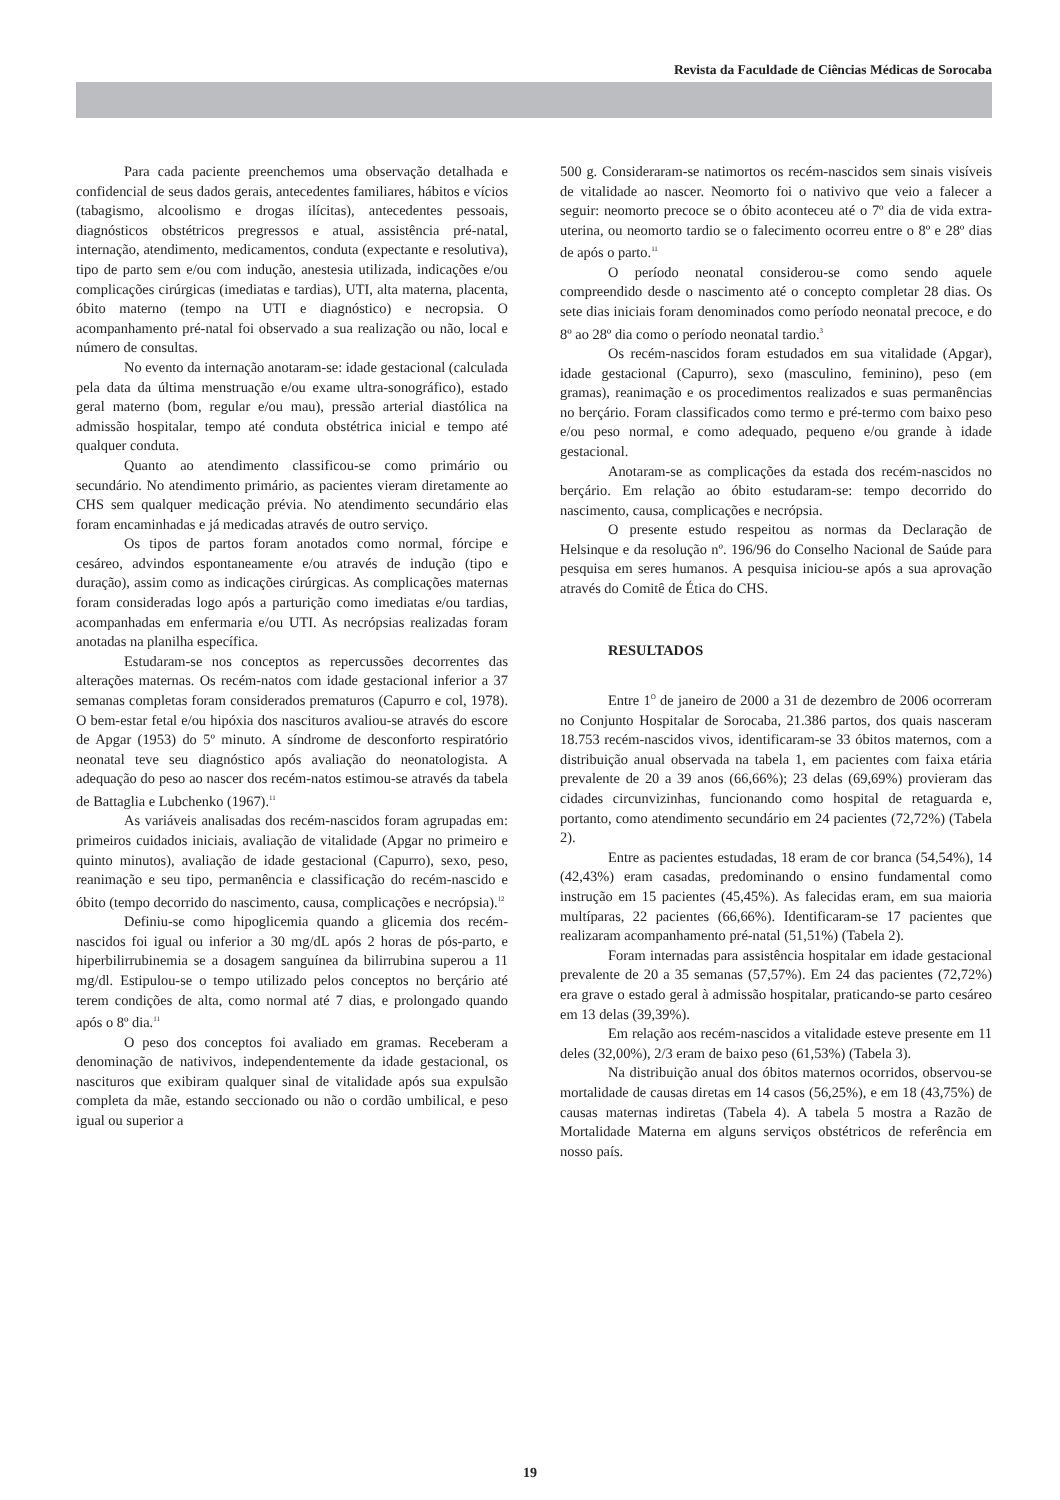Revista da Faculdade de Ciências Médicas de Sorocaba
Para cada paciente preenchemos uma observação detalhada e confidencial de seus dados gerais, antecedentes familiares, hábitos e vícios (tabagismo, alcoolismo e drogas ilícitas), antecedentes pessoais, diagnósticos obstétricos pregressos e atual, assistência pré-natal, internação, atendimento, medicamentos, conduta (expectante e resolutiva), tipo de parto sem e/ou com indução, anestesia utilizada, indicações e/ou complicações cirúrgicas (imediatas e tardias), UTI, alta materna, placenta, óbito materno (tempo na UTI e diagnóstico) e necropsia. O acompanhamento pré-natal foi observado a sua realização ou não, local e número de consultas.
No evento da internação anotaram-se: idade gestacional (calculada pela data da última menstruação e/ou exame ultra-sonográfico), estado geral materno (bom, regular e/ou mau), pressão arterial diastólica na admissão hospitalar, tempo até conduta obstétrica inicial e tempo até qualquer conduta.
Quanto ao atendimento classificou-se como primário ou secundário. No atendimento primário, as pacientes vieram diretamente ao CHS sem qualquer medicação prévia. No atendimento secundário elas foram encaminhadas e já medicadas através de outro serviço.
Os tipos de partos foram anotados como normal, fórcipe e cesáreo, advindos espontaneamente e/ou através de indução (tipo e duração), assim como as indicações cirúrgicas. As complicações maternas foram consideradas logo após a parturição como imediatas e/ou tardias, acompanhadas em enfermaria e/ou UTI. As necrópsias realizadas foram anotadas na planilha específica.
Estudaram-se nos conceptos as repercussões decorrentes das alterações maternas. Os recém-natos com idade gestacional inferior a 37 semanas completas foram considerados prematuros (Capurro e col, 1978). O bem-estar fetal e/ou hipóxia dos nascituros avaliou-se através do escore de Apgar (1953) do 5º minuto. A síndrome de desconforto respiratório neonatal teve seu diagnóstico após avaliação do neonatologista. A adequação do peso ao nascer dos recém-natos estimou-se através da tabela de Battaglia e Lubchenko (1967).<sup>11</sup>
As variáveis analisadas dos recém-nascidos foram agrupadas em: primeiros cuidados iniciais, avaliação de vitalidade (Apgar no primeiro e quinto minutos), avaliação de idade gestacional (Capurro), sexo, peso, reanimação e seu tipo, permanência e classificação do recém-nascido e óbito (tempo decorrido do nascimento, causa, complicações e necrópsia).<sup>12</sup>
Definiu-se como hipoglicemia quando a glicemia dos recém-nascidos foi igual ou inferior a 30 mg/dL após 2 horas de pós-parto, e hiperbilirrubinemia se a dosagem sanguínea da bilirrubina superou a 11 mg/dl. Estipulou-se o tempo utilizado pelos conceptos no berçário até terem condições de alta, como normal até 7 dias, e prolongado quando após o 8º dia.<sup>11</sup>
O peso dos conceptos foi avaliado em gramas. Receberam a denominação de nativivos, independentemente da idade gestacional, os nascituros que exibiram qualquer sinal de vitalidade após sua expulsão completa da mãe, estando seccionado ou não o cordão umbilical, e peso igual ou superior a
500 g. Consideraram-se natimortos os recém-nascidos sem sinais visíveis de vitalidade ao nascer. Neomorto foi o nativivo que veio a falecer a seguir: neomorto precoce se o óbito aconteceu até o 7º dia de vida extra-uterina, ou neomorto tardio se o falecimento ocorreu entre o 8º e 28º dias de após o parto.<sup>11</sup>
O período neonatal considerou-se como sendo aquele compreendido desde o nascimento até o concepto completar 28 dias. Os sete dias iniciais foram denominados como período neonatal precoce, e do 8º ao 28º dia como o período neonatal tardio.<sup>3</sup>
Os recém-nascidos foram estudados em sua vitalidade (Apgar), idade gestacional (Capurro), sexo (masculino, feminino), peso (em gramas), reanimação e os procedimentos realizados e suas permanências no berçário. Foram classificados como termo e pré-termo com baixo peso e/ou peso normal, e como adequado, pequeno e/ou grande à idade gestacional.
Anotaram-se as complicações da estada dos recém-nascidos no berçário. Em relação ao óbito estudaram-se: tempo decorrido do nascimento, causa, complicações e necrópsia.
O presente estudo respeitou as normas da Declaração de Helsinque e da resolução nº. 196/96 do Conselho Nacional de Saúde para pesquisa em seres humanos. A pesquisa iniciou-se após a sua aprovação através do Comitê de Ética do CHS.
RESULTADOS
Entre 1<sup>O</sup> de janeiro de 2000 a 31 de dezembro de 2006 ocorreram no Conjunto Hospitalar de Sorocaba, 21.386 partos, dos quais nasceram 18.753 recém-nascidos vivos, identificaram-se 33 óbitos maternos, com a distribuição anual observada na tabela 1, em pacientes com faixa etária prevalente de 20 a 39 anos (66,66%); 23 delas (69,69%) provieram das cidades circunvizinhas, funcionando como hospital de retaguarda e, portanto, como atendimento secundário em 24 pacientes (72,72%) (Tabela 2).
Entre as pacientes estudadas, 18 eram de cor branca (54,54%), 14 (42,43%) eram casadas, predominando o ensino fundamental como instrução em 15 pacientes (45,45%). As falecidas eram, em sua maioria multíparas, 22 pacientes (66,66%). Identificaram-se 17 pacientes que realizaram acompanhamento pré-natal (51,51%) (Tabela 2).
Foram internadas para assistência hospitalar em idade gestacional prevalente de 20 a 35 semanas (57,57%). Em 24 das pacientes (72,72%) era grave o estado geral à admissão hospitalar, praticando-se parto cesáreo em 13 delas (39,39%).
Em relação aos recém-nascidos a vitalidade esteve presente em 11 deles (32,00%), 2/3 eram de baixo peso (61,53%) (Tabela 3).
Na distribuição anual dos óbitos maternos ocorridos, observou-se mortalidade de causas diretas em 14 casos (56,25%), e em 18 (43,75%) de causas maternas indiretas (Tabela 4). A tabela 5 mostra a Razão de Mortalidade Materna em alguns serviços obstétricos de referência em nosso país.
19